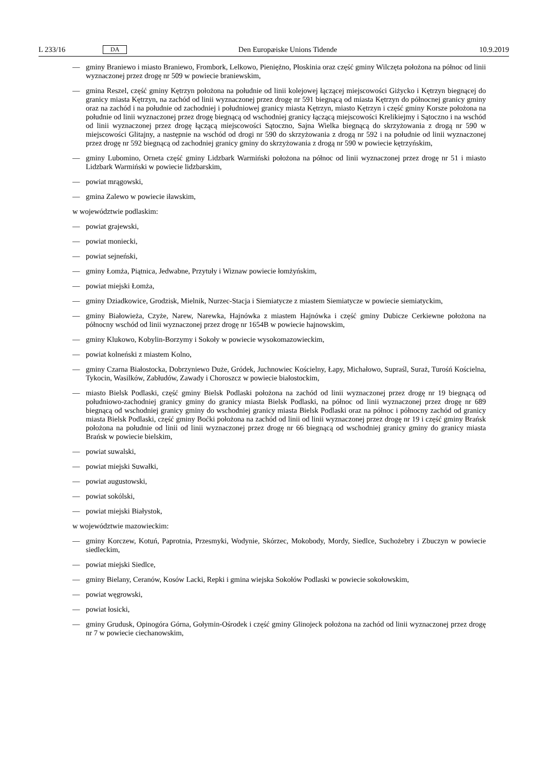L 233/16 DA Den Europæiske Unions Tidende 10.9.2019
— gminy Braniewo i miasto Braniewo, Frombork, Lelkowo, Pieniężno, Płoskinia oraz część gminy Wilczęta położona na północ od linii wyznaczonej przez drogę nr 509 w powiecie braniewskim,
— gmina Reszel, część gminy Kętrzyn położona na południe od linii kolejowej łączącej miejscowości Giżycko i Kętrzyn biegnącej do granicy miasta Kętrzyn, na zachód od linii wyznaczonej przez drogę nr 591 biegnącą od miasta Kętrzyn do północnej granicy gminy oraz na zachód i na południe od zachodniej i południowej granicy miasta Kętrzyn, miasto Kętrzyn i część gminy Korsze położona na południe od linii wyznaczonej przez drogę biegnącą od wschodniej granicy łączącą miejscowości Krelikiejmy i Sątoczno i na wschód od linii wyznaczonej przez drogę łączącą miejscowości Sątoczno, Sajna Wielka biegnącą do skrzyżowania z drogą nr 590 w miejscowości Glitajny, a następnie na wschód od drogi nr 590 do skrzyżowania z drogą nr 592 i na południe od linii wyznaczonej przez drogę nr 592 biegnącą od zachodniej granicy gminy do skrzyżowania z drogą nr 590 w powiecie kętrzyńskim,
— gminy Lubomino, Orneta część gminy Lidzbark Warmiński położona na północ od linii wyznaczonej przez drogę nr 51 i miasto Lidzbark Warmiński w powiecie lidzbarskim,
— powiat mrągowski,
— gmina Zalewo w powiecie iławskim,
w województwie podlaskim:
— powiat grajewski,
— powiat moniecki,
— powiat sejneński,
— gminy Łomża, Piątnica, Jedwabne, Przytuły i Wiznaw powiecie łomżyńskim,
— powiat miejski Łomża,
— gminy Dziadkowice, Grodzisk, Mielnik, Nurzec-Stacja i Siemiatycze z miastem Siemiatycze w powiecie siemiatyckim,
— gminy Białowieża, Czyże, Narew, Narewka, Hajnówka z miastem Hajnówka i część gminy Dubicze Cerkiewne położona na północny wschód od linii wyznaczonej przez drogę nr 1654B w powiecie hajnowskim,
— gminy Klukowo, Kobylin-Borzymy i Sokoły w powiecie wysokomazowieckim,
— powiat kolneński z miastem Kolno,
— gminy Czarna Białostocka, Dobrzyniewo Duże, Gródek, Juchnowiec Kościelny, Łapy, Michałowo, Supraśl, Suraż, Turośń Kościelna, Tykocin, Wasilków, Zabłudów, Zawady i Choroszcz w powiecie białostockim,
— miasto Bielsk Podlaski, część gminy Bielsk Podlaski położona na zachód od linii wyznaczonej przez drogę nr 19 biegnącą od południowo-zachodniej granicy gminy do granicy miasta Bielsk Podlaski, na północ od linii wyznaczonej przez drogę nr 689 biegnącą od wschodniej granicy gminy do wschodniej granicy miasta Bielsk Podlaski oraz na północ i północny zachód od granicy miasta Bielsk Podlaski, część gminy Boćki położona na zachód od linii od linii wyznaczonej przez drogę nr 19 i część gminy Brańsk położona na południe od linii od linii wyznaczonej przez drogę nr 66 biegnącą od wschodniej granicy gminy do granicy miasta Brańsk w powiecie bielskim,
— powiat suwalski,
— powiat miejski Suwałki,
— powiat augustowski,
— powiat sokólski,
— powiat miejski Białystok,
w województwie mazowieckim:
— gminy Korczew, Kotuń, Paprotnia, Przesmyki, Wodynie, Skórzec, Mokobody, Mordy, Siedlce, Suchożebry i Zbuczyn w powiecie siedleckim,
— powiat miejski Siedlce,
— gminy Bielany, Ceranów, Kosów Lacki, Repki i gmina wiejska Sokołów Podlaski w powiecie sokołowskim,
— powiat węgrowski,
— powiat łosicki,
— gminy Grudusk, Opinogóra Górna, Gołymin-Ośrodek i część gminy Glinojeck położona na zachód od linii wyznaczonej przez drogę nr 7 w powiecie ciechanowskim,